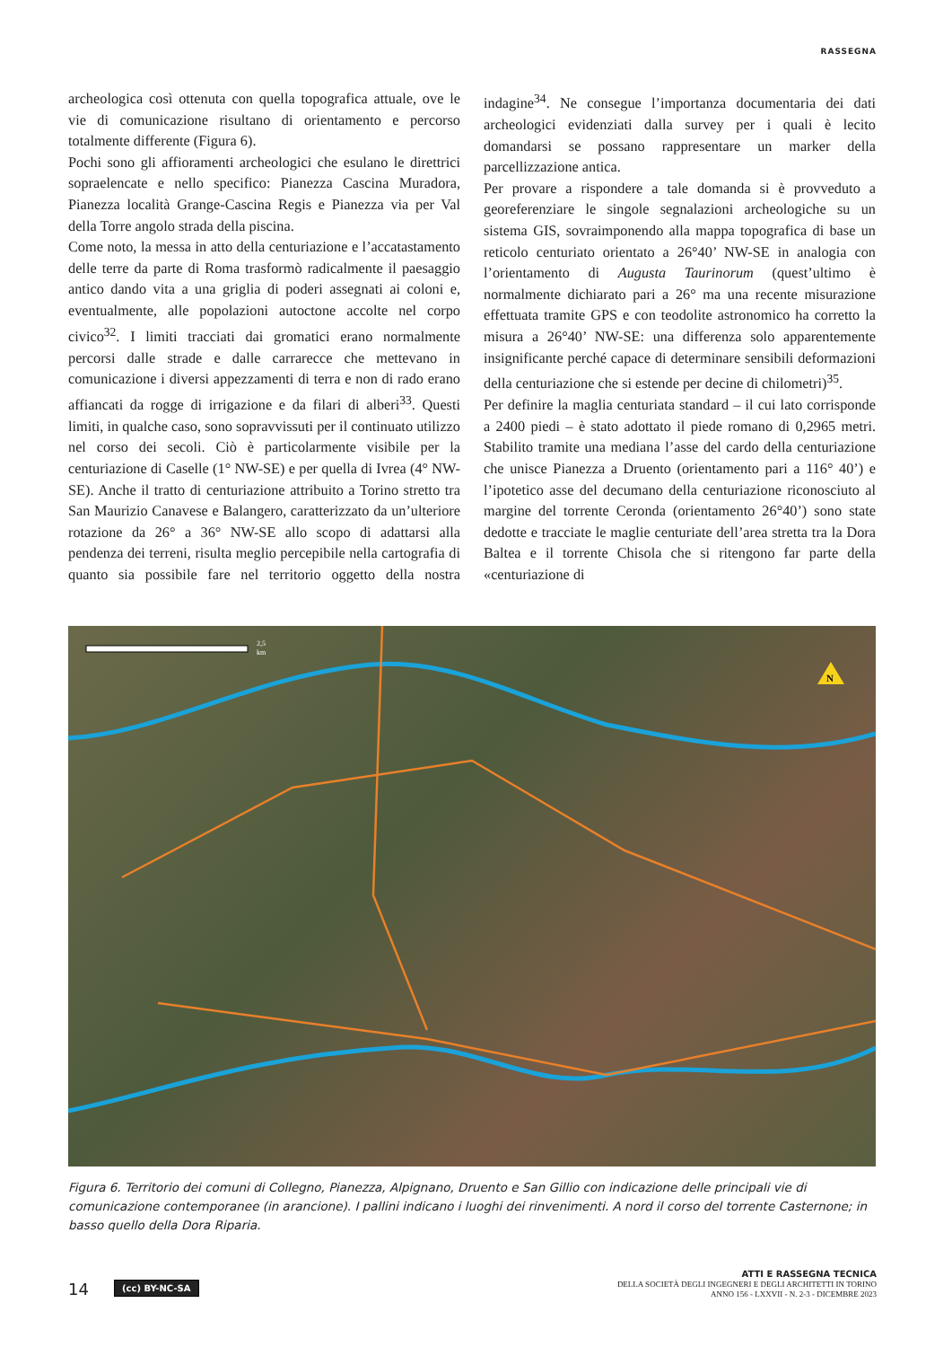RASSEGNA
archeologica così ottenuta con quella topografica attuale, ove le vie di comunicazione risultano di orientamento e percorso totalmente differente (Figura 6).
Pochi sono gli affioramenti archeologici che esulano le direttrici sopraelencate e nello specifico: Pianezza Cascina Muradora, Pianezza località Grange-Cascina Regis e Pianezza via per Val della Torre angolo strada della piscina.
Come noto, la messa in atto della centuriazione e l’accatastamento delle terre da parte di Roma trasformò radicalmente il paesaggio antico dando vita a una griglia di poderi assegnati ai coloni e, eventualmente, alle popolazioni autoctone accolte nel corpo civico<sup>32</sup>. I limiti tracciati dai gromatici erano normalmente percorsi dalle strade e dalle carrarecce che mettevano in comunicazione i diversi appezzamenti di terra e non di rado erano affiancati da rogge di irrigazione e da filari di alberi<sup>33</sup>. Questi limiti, in qualche caso, sono sopravvissuti per il continuato utilizzo nel corso dei secoli. Ciò è particolarmente visibile per la centuriazione di Caselle (1° NW-SE) e per quella di Ivrea (4° NW-SE). Anche il tratto di centuriazione attribuito a Torino stretto tra San Maurizio Canavese e Balangero, caratterizzato da un’ulteriore rotazione da 26° a 36° NW-SE allo scopo di adattarsi alla pendenza dei terreni, risulta meglio percepibile nella cartografia di quanto sia possibile fare nel territorio oggetto della nostra indagine<sup>34</sup>. Ne consegue l’importanza documentaria dei dati archeologici evidenziati dalla survey per i quali è lecito domandarsi se possano rappresentare un marker della parcellizzazione antica.
Per provare a rispondere a tale domanda si è provveduto a georeferenziare le singole segnalazioni archeologiche su un sistema GIS, sovraimponendo alla mappa topografica di base un reticolo centuriato orientato a 26°40’ NW-SE in analogia con l’orientamento di Augusta Taurinorum (quest’ultimo è normalmente dichiarato pari a 26° ma una recente misurazione effettuata tramite GPS e con teodolite astronomico ha corretto la misura a 26°40’ NW-SE: una differenza solo apparentemente insignificante perché capace di determinare sensibili deformazioni della centuriazione che si estende per decine di chilometri)<sup>35</sup>.
Per definire la maglia centuriata standard – il cui lato corrisponde a 2400 piedi – è stato adottato il piede romano di 0,2965 metri. Stabilito tramite una mediana l’asse del cardo della centuriazione che unisce Pianezza a Druento (orientamento pari a 116° 40’) e l’ipotetico asse del decumano della centuriazione riconosciuto al margine del torrente Ceronda (orientamento 26°40’) sono state dedotte e tracciate le maglie centuriate dell’area stretta tra la Dora Baltea e il torrente Chisola che si ritengono far parte della «centuriazione di
N
2,5
km
Figura 6. Territorio dei comuni di Collegno, Pianezza, Alpignano, Druento e San Gillio con indicazione delle principali vie di comunicazione contemporanee (in arancione). I pallini indicano i luoghi dei rinvenimenti. A nord il corso del torrente Casternone; in basso quello della Dora Riparia.
14 (cc) BY-NC-SA
ATTI E RASSEGNA TECNICA
DELLA SOCIETÀ DEGLI INGEGNERI E DEGLI ARCHITETTI IN TORINO
ANNO 156 - LXXVII - N. 2-3 - DICEMBRE 2023